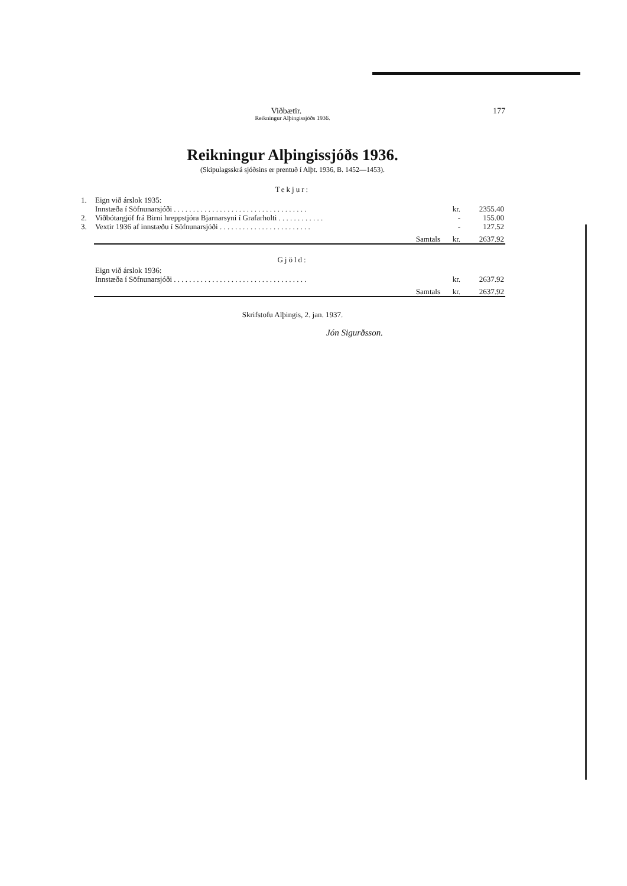Viðbætir. 177
Reikningur Alþingissjóðs 1936.
Reikningur Alþingissjóðs 1936.
(Skipulagsskrá sjóðsins er prentuð í Alþt. 1936, B. 1452—1453).
Tekjur:
| 1. | Eign við árslok 1935: | | |
| | Innstæða í Söfnunarsjóði . . . . . . . . . . . . . . . . . . . . . . . . . . . . . . . . . . . | kr. | 2355.40 |
| 2. | Viðbótargjöf frá Birni hreppstjóra Bjarnarsyni í Grafarholti . . . . . . . . . . . . | - | 155.00 |
| 3. | Vextir 1936 af innstæðu í Söfnunarsjóði . . . . . . . . . . . . . . . . . . . . . . . . | - | 127.52 |
| | Samtals | kr. | 2637.92 |
Gjöld:
| | Eign við árslok 1936: | | |
| | Innstæða í Söfnunarsjóði . . . . . . . . . . . . . . . . . . . . . . . . . . . . . . . . . . . | kr. | 2637.92 |
| | Samtals | kr. | 2637.92 |
Skrifstofu Alþingis, 2. jan. 1937.
Jón Sigurðsson.